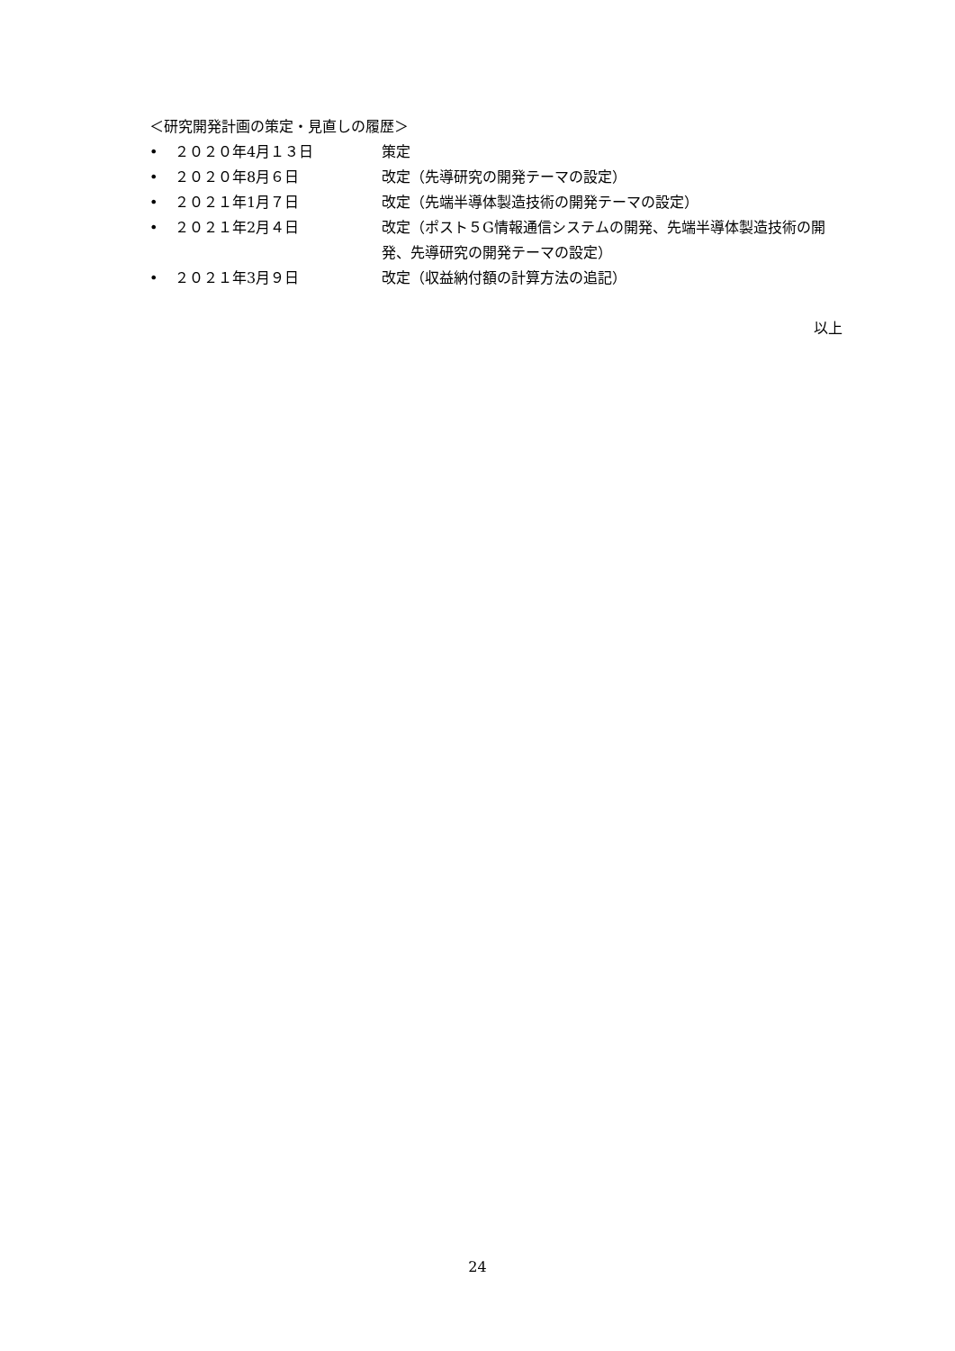＜研究開発計画の策定・見直しの履歴＞
• ２０２０年4月１３日 策定
• ２０２０年8月６日 改定（先導研究の開発テーマの設定）
• ２０２１年1月７日 改定（先端半導体製造技術の開発テーマの設定）
• ２０２１年2月４日 改定（ポスト５G情報通信システムの開発、先端半導体製造技術の開発、先導研究の開発テーマの設定）
• ２０２１年3月９日 改定（収益納付額の計算方法の追記）
以上
24